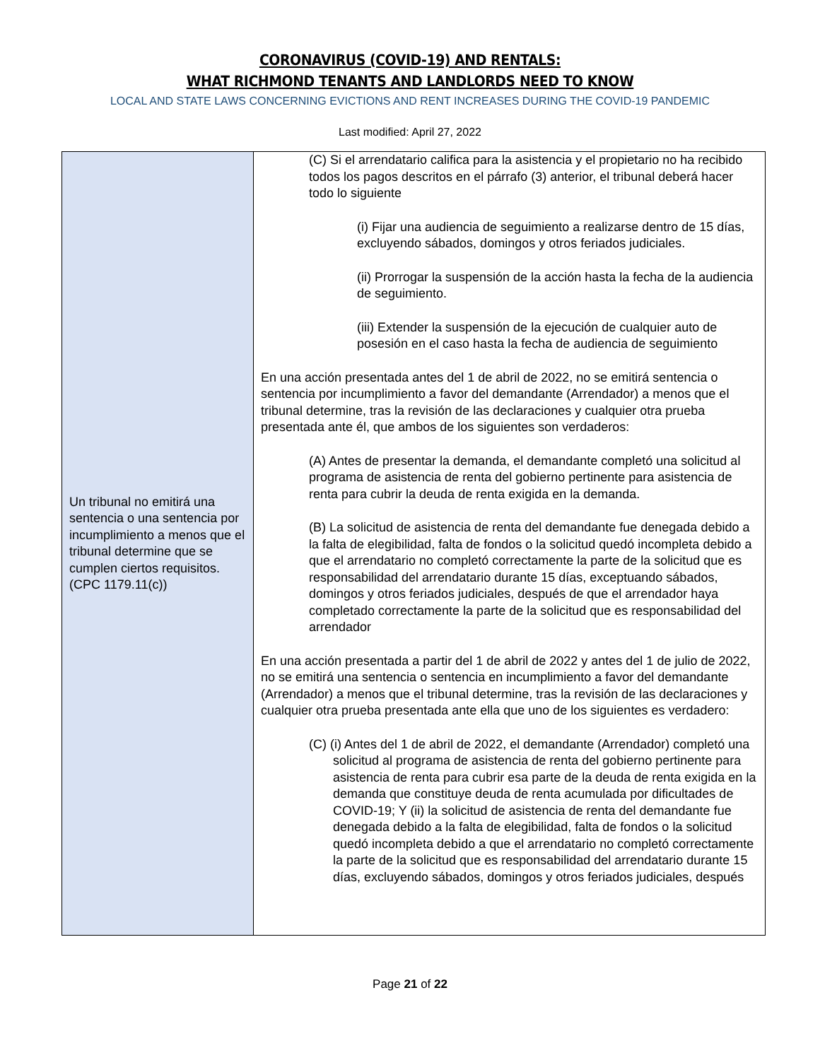CORONAVIRUS (COVID-19) AND RENTALS:
WHAT RICHMOND TENANTS AND LANDLORDS NEED TO KNOW
LOCAL AND STATE LAWS CONCERNING EVICTIONS AND RENT INCREASES DURING THE COVID-19 PANDEMIC
Last modified: April 27, 2022
| Un tribunal no emitirá una sentencia o una sentencia por incumplimiento a menos que el tribunal determine que se cumplen ciertos requisitos. (CPC 1179.11(c)) | (C) Si el arrendatario califica para la asistencia y el propietario no ha recibido todos los pagos descritos en el párrafo (3) anterior, el tribunal deberá hacer todo lo siguiente (i) Fijar una audiencia de seguimiento a realizarse dentro de 15 días, excluyendo sábados, domingos y otros feriados judiciales. (ii) Prorrogar la suspensión de la acción hasta la fecha de la audiencia de seguimiento. (iii) Extender la suspensión de la ejecución de cualquier auto de posesión en el caso hasta la fecha de audiencia de seguimiento En una acción presentada antes del 1 de abril de 2022, no se emitirá sentencia o sentencia por incumplimiento a favor del demandante (Arrendador) a menos que el tribunal determine, tras la revisión de las declaraciones y cualquier otra prueba presentada ante él, que ambos de los siguientes son verdaderos: (A) Antes de presentar la demanda, el demandante completó una solicitud al programa de asistencia de renta del gobierno pertinente para asistencia de renta para cubrir la deuda de renta exigida en la demanda. (B) La solicitud de asistencia de renta del demandante fue denegada debido a la falta de elegibilidad, falta de fondos o la solicitud quedó incompleta debido a que el arrendatario no completó correctamente la parte de la solicitud que es responsabilidad del arrendatario durante 15 días, exceptuando sábados, domingos y otros feriados judiciales, después de que el arrendador haya completado correctamente la parte de la solicitud que es responsabilidad del arrendador En una acción presentada a partir del 1 de abril de 2022 y antes del 1 de julio de 2022, no se emitirá una sentencia o sentencia en incumplimiento a favor del demandante (Arrendador) a menos que el tribunal determine, tras la revisión de las declaraciones y cualquier otra prueba presentada ante ella que uno de los siguientes es verdadero: (C) (i) Antes del 1 de abril de 2022, el demandante (Arrendador) completó una solicitud al programa de asistencia de renta del gobierno pertinente para asistencia de renta para cubrir esa parte de la deuda de renta exigida en la demanda que constituye deuda de renta acumulada por dificultades de COVID-19; Y (ii) la solicitud de asistencia de renta del demandante fue denegada debido a la falta de elegibilidad, falta de fondos o la solicitud quedó incompleta debido a que el arrendatario no completó correctamente la parte de la solicitud que es responsabilidad del arrendatario durante 15 días, excluyendo sábados, domingos y otros feriados judiciales, después |
Page 21 of 22